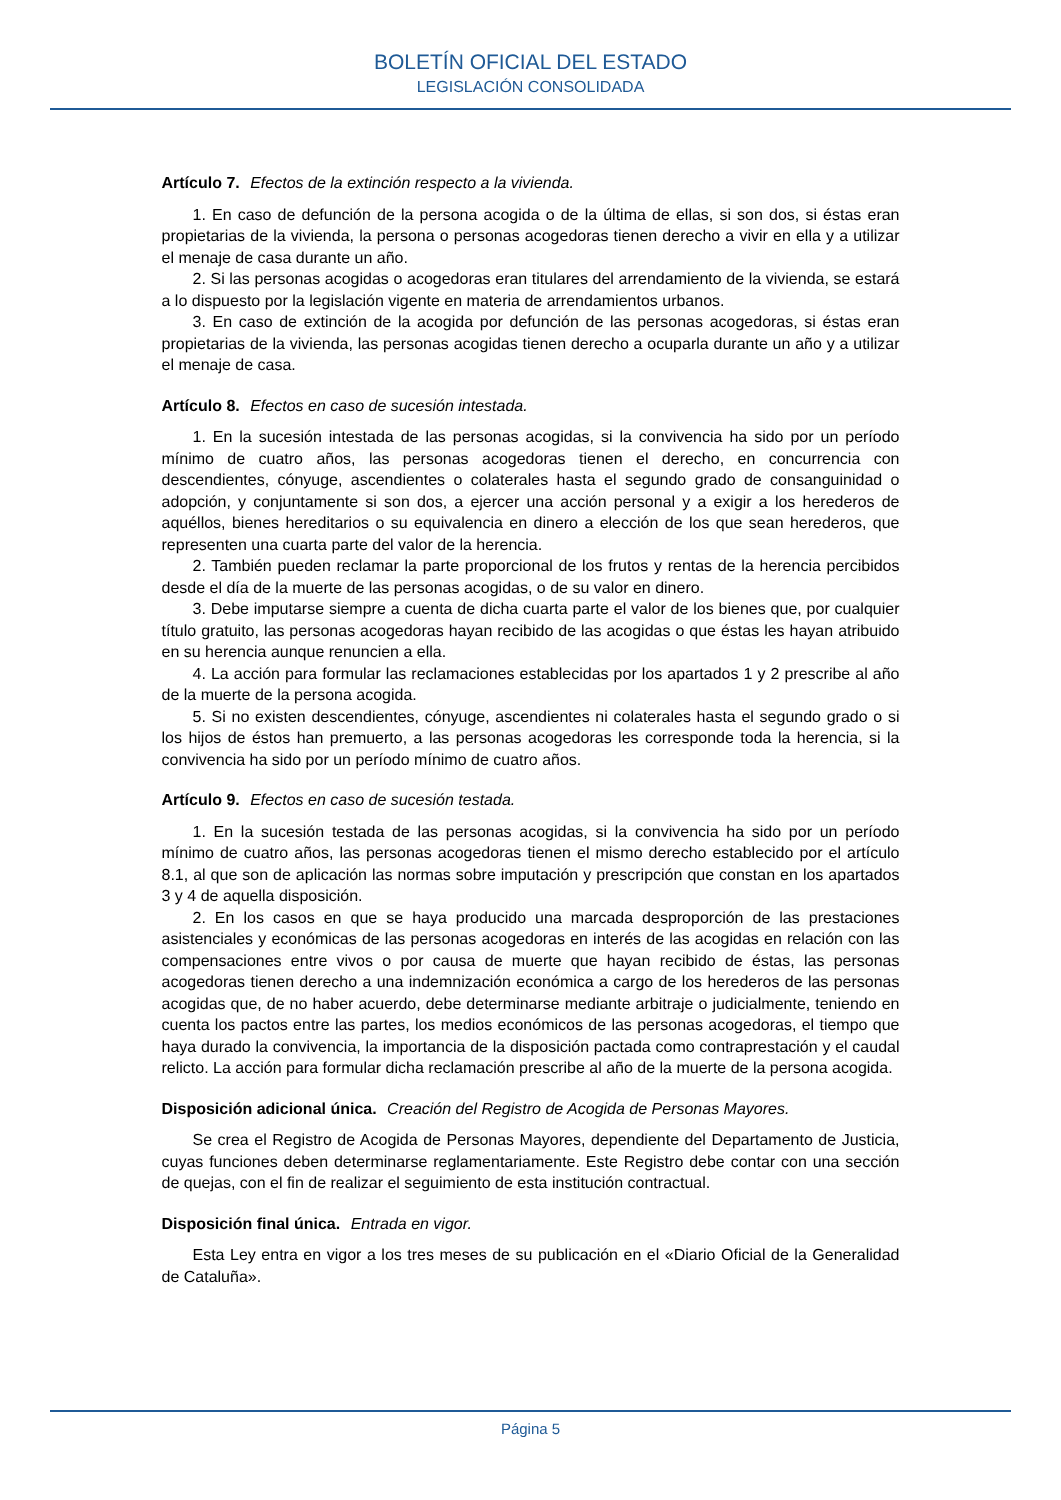BOLETÍN OFICIAL DEL ESTADO
LEGISLACIÓN CONSOLIDADA
Artículo 7. Efectos de la extinción respecto a la vivienda.
1. En caso de defunción de la persona acogida o de la última de ellas, si son dos, si éstas eran propietarias de la vivienda, la persona o personas acogedoras tienen derecho a vivir en ella y a utilizar el menaje de casa durante un año.
2. Si las personas acogidas o acogedoras eran titulares del arrendamiento de la vivienda, se estará a lo dispuesto por la legislación vigente en materia de arrendamientos urbanos.
3. En caso de extinción de la acogida por defunción de las personas acogedoras, si éstas eran propietarias de la vivienda, las personas acogidas tienen derecho a ocuparla durante un año y a utilizar el menaje de casa.
Artículo 8. Efectos en caso de sucesión intestada.
1. En la sucesión intestada de las personas acogidas, si la convivencia ha sido por un período mínimo de cuatro años, las personas acogedoras tienen el derecho, en concurrencia con descendientes, cónyuge, ascendientes o colaterales hasta el segundo grado de consanguinidad o adopción, y conjuntamente si son dos, a ejercer una acción personal y a exigir a los herederos de aquéllos, bienes hereditarios o su equivalencia en dinero a elección de los que sean herederos, que representen una cuarta parte del valor de la herencia.
2. También pueden reclamar la parte proporcional de los frutos y rentas de la herencia percibidos desde el día de la muerte de las personas acogidas, o de su valor en dinero.
3. Debe imputarse siempre a cuenta de dicha cuarta parte el valor de los bienes que, por cualquier título gratuito, las personas acogedoras hayan recibido de las acogidas o que éstas les hayan atribuido en su herencia aunque renuncien a ella.
4. La acción para formular las reclamaciones establecidas por los apartados 1 y 2 prescribe al año de la muerte de la persona acogida.
5. Si no existen descendientes, cónyuge, ascendientes ni colaterales hasta el segundo grado o si los hijos de éstos han premuerto, a las personas acogedoras les corresponde toda la herencia, si la convivencia ha sido por un período mínimo de cuatro años.
Artículo 9. Efectos en caso de sucesión testada.
1. En la sucesión testada de las personas acogidas, si la convivencia ha sido por un período mínimo de cuatro años, las personas acogedoras tienen el mismo derecho establecido por el artículo 8.1, al que son de aplicación las normas sobre imputación y prescripción que constan en los apartados 3 y 4 de aquella disposición.
2. En los casos en que se haya producido una marcada desproporción de las prestaciones asistenciales y económicas de las personas acogedoras en interés de las acogidas en relación con las compensaciones entre vivos o por causa de muerte que hayan recibido de éstas, las personas acogedoras tienen derecho a una indemnización económica a cargo de los herederos de las personas acogidas que, de no haber acuerdo, debe determinarse mediante arbitraje o judicialmente, teniendo en cuenta los pactos entre las partes, los medios económicos de las personas acogedoras, el tiempo que haya durado la convivencia, la importancia de la disposición pactada como contraprestación y el caudal relicto. La acción para formular dicha reclamación prescribe al año de la muerte de la persona acogida.
Disposición adicional única. Creación del Registro de Acogida de Personas Mayores.
Se crea el Registro de Acogida de Personas Mayores, dependiente del Departamento de Justicia, cuyas funciones deben determinarse reglamentariamente. Este Registro debe contar con una sección de quejas, con el fin de realizar el seguimiento de esta institución contractual.
Disposición final única. Entrada en vigor.
Esta Ley entra en vigor a los tres meses de su publicación en el «Diario Oficial de la Generalidad de Cataluña».
Página 5